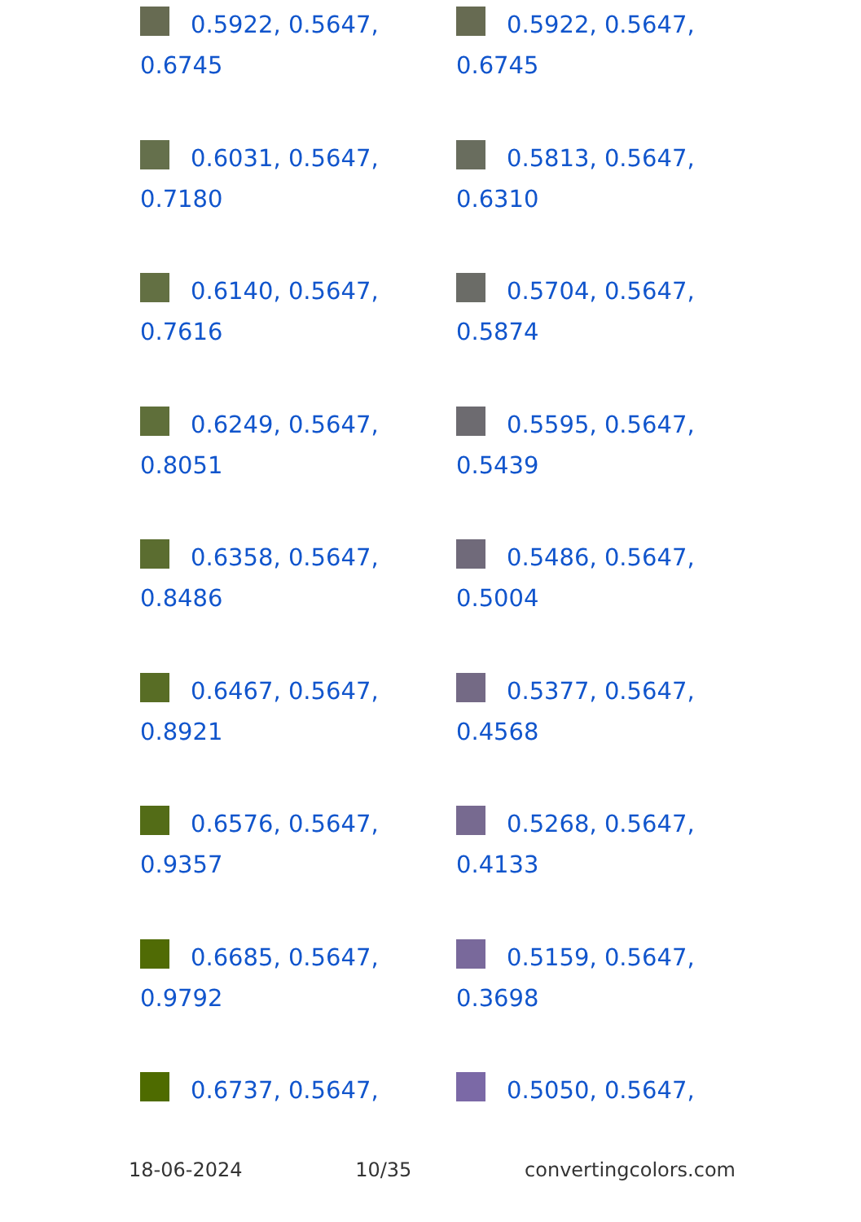0.5922, 0.5647,
0.6745
0.5922, 0.5647,
0.6745
0.6031, 0.5647,
0.7180
0.5813, 0.5647,
0.6310
0.6140, 0.5647,
0.7616
0.5704, 0.5647,
0.5874
0.6249, 0.5647,
0.8051
0.5595, 0.5647,
0.5439
0.6358, 0.5647,
0.8486
0.5486, 0.5647,
0.5004
0.6467, 0.5647,
0.8921
0.5377, 0.5647,
0.4568
0.6576, 0.5647,
0.9357
0.5268, 0.5647,
0.4133
0.6685, 0.5647,
0.9792
0.5159, 0.5647,
0.3698
0.6737, 0.5647,
0.5050, 0.5647,
18-06-2024 10/35 convertingcolors.com